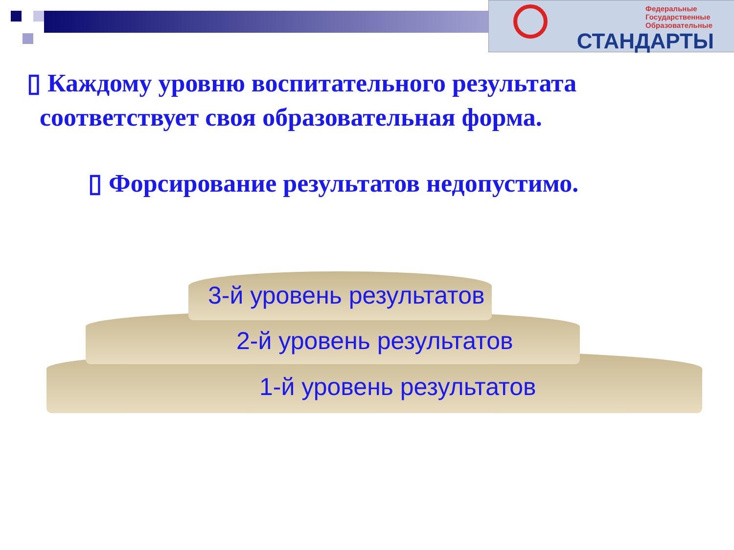Федеральные
Государственные
Образовательные
СТАНДАРТЫ
▯ Каждому уровню воспитательного результата
соответствует своя образовательная форма.
▯ Форсирование результатов недопустимо.
3-й уровень результатов
2-й уровень результатов
1-й уровень результатов